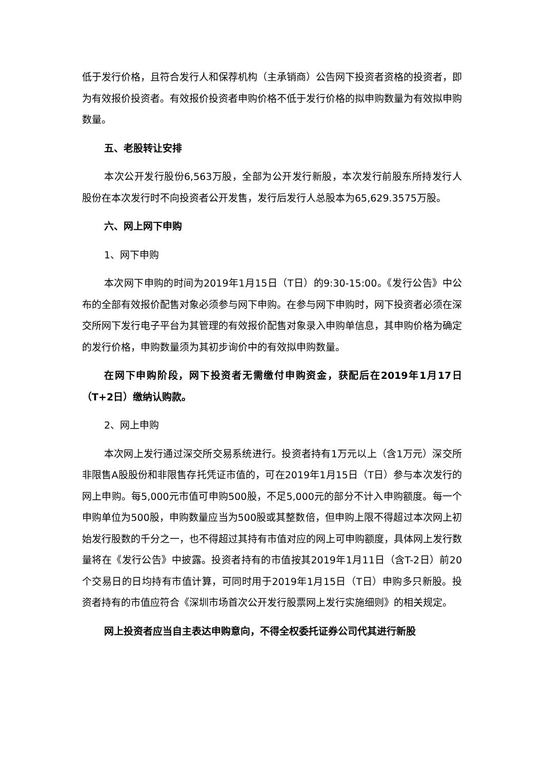低于发行价格，且符合发行人和保荐机构（主承销商）公告网下投资者资格的投资者，即为有效报价投资者。有效报价投资者申购价格不低于发行价格的拟申购数量为有效拟申购数量。
五、老股转让安排
本次公开发行股份6,563万股，全部为公开发行新股，本次发行前股东所持发行人股份在本次发行时不向投资者公开发售，发行后发行人总股本为65,629.3575万股。
六、网上网下申购
1、网下申购
本次网下申购的时间为2019年1月15日（T日）的9:30-15:00。《发行公告》中公布的全部有效报价配售对象必须参与网下申购。在参与网下申购时，网下投资者必须在深交所网下发行电子平台为其管理的有效报价配售对象录入申购单信息，其申购价格为确定的发行价格，申购数量须为其初步询价中的有效拟申购数量。
在网下申购阶段，网下投资者无需缴付申购资金，获配后在2019年1月17日（T+2日）缴纳认购款。
2、网上申购
本次网上发行通过深交所交易系统进行。投资者持有1万元以上（含1万元）深交所非限售A股股份和非限售存托凭证市值的，可在2019年1月15日（T日）参与本次发行的网上申购。每5,000元市值可申购500股，不足5,000元的部分不计入申购额度。每一个申购单位为500股，申购数量应当为500股或其整数倍，但申购上限不得超过本次网上初始发行股数的千分之一，也不得超过其持有市值对应的网上可申购额度，具体网上发行数量将在《发行公告》中披露。投资者持有的市值按其2019年1月11日（含T-2日）前20个交易日的日均持有市值计算，可同时用于2019年1月15日（T日）申购多只新股。投资者持有的市值应符合《深圳市场首次公开发行股票网上发行实施细则》的相关规定。
网上投资者应当自主表达申购意向，不得全权委托证券公司代其进行新股